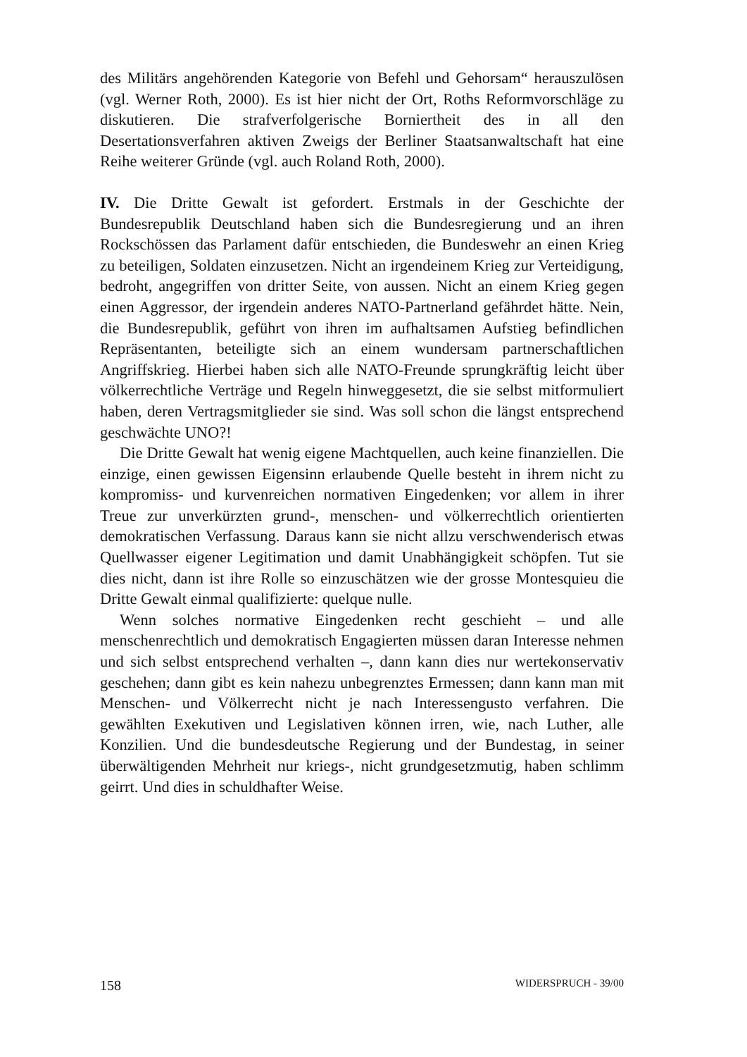des Militärs angehörenden Kategorie von Befehl und Gehorsam“ herauszulösen (vgl. Werner Roth, 2000). Es ist hier nicht der Ort, Roths Reformvorschläge zu diskutieren. Die strafverfolgerische Borniertheit des in all den Desertationsverfahren aktiven Zweigs der Berliner Staatsanwaltschaft hat eine Reihe weiterer Gründe (vgl. auch Roland Roth, 2000).
IV. Die Dritte Gewalt ist gefordert. Erstmals in der Geschichte der Bundesrepublik Deutschland haben sich die Bundesregierung und an ihren Rockschössen das Parlament dafür entschieden, die Bundeswehr an einen Krieg zu beteiligen, Soldaten einzusetzen. Nicht an irgendeinem Krieg zur Verteidigung, bedroht, angegriffen von dritter Seite, von aussen. Nicht an einem Krieg gegen einen Aggressor, der irgendein anderes NATO-Partnerland gefährdet hätte. Nein, die Bundesrepublik, geführt von ihren im aufhaltsamen Aufstieg befindlichen Repräsentanten, beteiligte sich an einem wundersam partnerschaftlichen Angriffskrieg. Hierbei haben sich alle NATO-Freunde sprungkräftig leicht über völkerrechtliche Verträge und Regeln hinweggesetzt, die sie selbst mitformuliert haben, deren Vertragsmitglieder sie sind. Was soll schon die längst entsprechend geschwächte UNO?!
Die Dritte Gewalt hat wenig eigene Machtquellen, auch keine finanziellen. Die einzige, einen gewissen Eigensinn erlaubende Quelle besteht in ihrem nicht zu kompromiss- und kurvenreichen normativen Eingedenken; vor allem in ihrer Treue zur unverkürzten grund-, menschen- und völkerrechtlich orientierten demokratischen Verfassung. Daraus kann sie nicht allzu verschwenderisch etwas Quellwasser eigener Legitimation und damit Unabhängigkeit schöpfen. Tut sie dies nicht, dann ist ihre Rolle so einzuschätzen wie der grosse Montesquieu die Dritte Gewalt einmal qualifizierte: quelque nulle.
Wenn solches normative Eingedenken recht geschieht – und alle menschenrechtlich und demokratisch Engagierten müssen daran Interesse nehmen und sich selbst entsprechend verhalten –, dann kann dies nur wertekonservativ geschehen; dann gibt es kein nahezu unbegrenztes Ermessen; dann kann man mit Menschen- und Völkerrecht nicht je nach Interessengusto verfahren. Die gewählten Exekutiven und Legislativen können irren, wie, nach Luther, alle Konzilien. Und die bundesdeutsche Regierung und der Bundestag, in seiner überwältigenden Mehrheit nur kriegs-, nicht grundgesetzmutig, haben schlimm geirrt. Und dies in schuldhafter Weise.
158 WIDERSPRUCH - 39/00